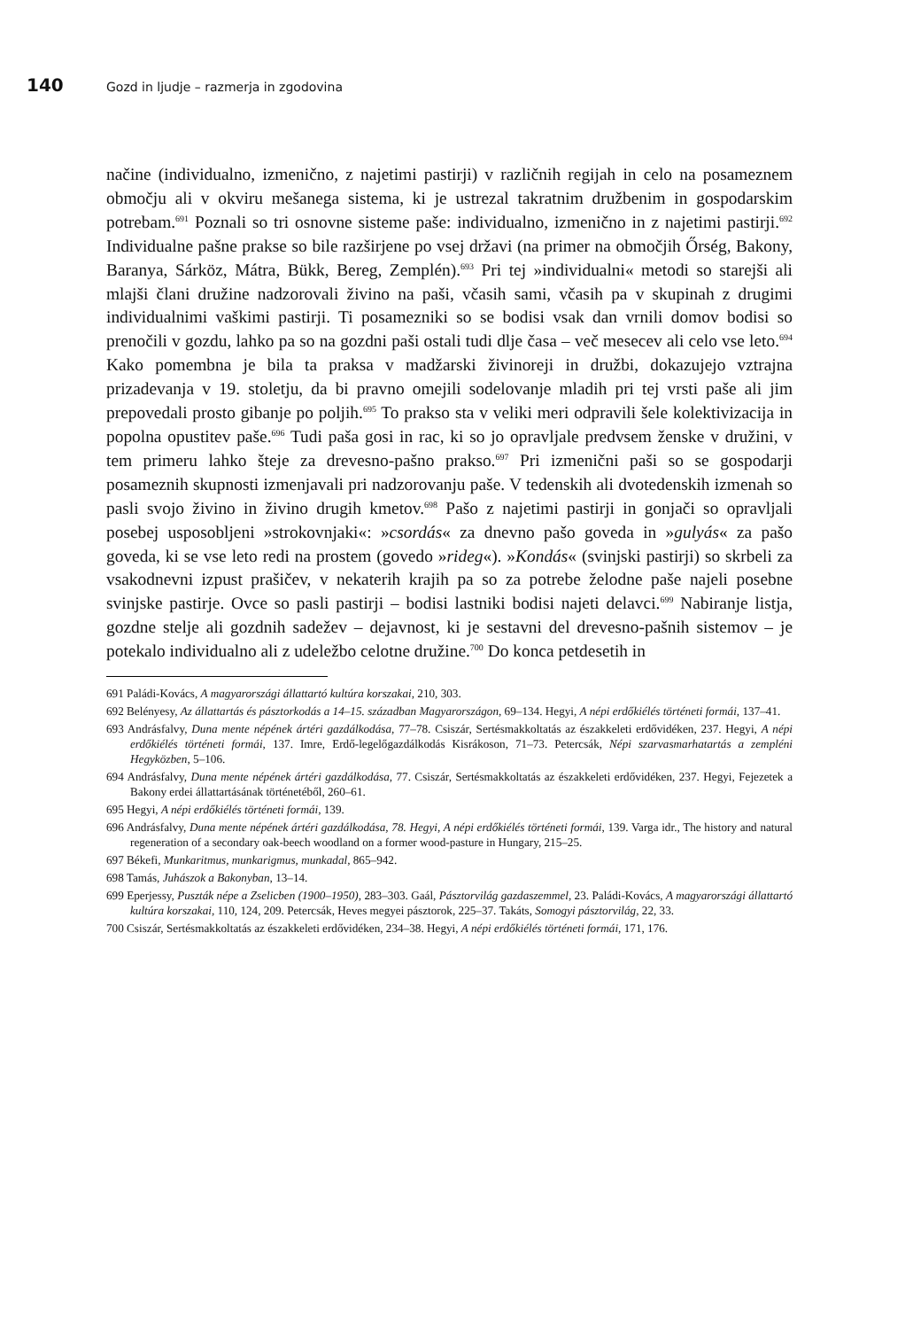140 Gozd in ljudje – razmerja in zgodovina
načine (individualno, izmenično, z najetimi pastirji) v različnih regijah in celo na posameznem območju ali v okviru mešanega sistema, ki je ustrezal takratnim družbenim in gospodarskim potrebam.<sup>691</sup> Poznali so tri osnovne sisteme paše: individualno, izmenično in z najetimi pastirji.<sup>692</sup> Individualne pašne prakse so bile razširjene po vsej državi (na primer na območjih Őrség, Bakony, Baranya, Sárköz, Mátra, Bükk, Bereg, Zemplén).<sup>693</sup> Pri tej »individualni« metodi so starejši ali mlajši člani družine nadzorovali živino na paši, včasih sami, včasih pa v skupinah z drugimi individualnimi vaškimi pastirji. Ti posamezniki so se bodisi vsak dan vrnili domov bodisi so prenočili v gozdu, lahko pa so na gozdni paši ostali tudi dlje časa – več mesecev ali celo vse leto.<sup>694</sup> Kako pomembna je bila ta praksa v madžarski živinoreji in družbi, dokazujejo vztrajna prizadevanja v 19. stoletju, da bi pravno omejili sodelovanje mladih pri tej vrsti paše ali jim prepovedali prosto gibanje po poljih.<sup>695</sup> To prakso sta v veliki meri odpravili šele kolektivizacija in popolna opustitev paše.<sup>696</sup> Tudi paša gosi in rac, ki so jo opravljale predvsem ženske v družini, v tem primeru lahko šteje za drevesno-pašno prakso.<sup>697</sup> Pri izmenični paši so se gospodarji posameznih skupnosti izmenjavali pri nadzorovanju paše. V tedenskih ali dvotedenskih izmenah so pasli svojo živino in živino drugih kmetov.<sup>698</sup> Pašo z najetimi pastirji in gonjači so opravljali posebej usposobljeni »strokovnjaki«: »csordás« za dnevno pašo goveda in »gulyás« za pašo goveda, ki se vse leto redi na prostem (govedo »rideg«). »Kondás« (svinjski pastirji) so skrbeli za vsakodnevni izpust prašičev, v nekaterih krajih pa so za potrebe želodne paše najeli posebne svinjske pastirje. Ovce so pasli pastirji – bodisi lastniki bodisi najeti delavci.<sup>699</sup> Nabiranje listja, gozdne stelje ali gozdnih sadežev – dejavnost, ki je sestavni del drevesno-pašnih sistemov – je potekalo individualno ali z udeležbo celotne družine.<sup>700</sup> Do konca petdesetih in
691 Paládi-Kovács, A magyarországi állattartó kultúra korszakai, 210, 303.
692 Belényesy, Az állattartás és pásztorkodás a 14–15. században Magyarországon, 69–134. Hegyi, A népi erdőkiélés történeti formái, 137–41.
693 Andrásfalvy, Duna mente népének ártéri gazdálkodása, 77–78. Csiszár, Sertésmakkoltatás az északkeleti erdővidéken, 237. Hegyi, A népi erdőkiélés történeti formái, 137. Imre, Erdő-legelőgazdálkodás Kisrákoson, 71–73. Petercsák, Népi szarvasmarhatartás a zempléni Hegyközben, 5–106.
694 Andrásfalvy, Duna mente népének ártéri gazdálkodása, 77. Csiszár, Sertésmakkoltatás az északkeleti erdővidéken, 237. Hegyi, Fejezetek a Bakony erdei állattartásának történetéből, 260–61.
695 Hegyi, A népi erdőkiélés történeti formái, 139.
696 Andrásfalvy, Duna mente népének ártéri gazdálkodása, 78. Hegyi, A népi erdőkiélés történeti formái, 139. Varga idr., The history and natural regeneration of a secondary oak-beech woodland on a former wood-pasture in Hungary, 215–25.
697 Békefi, Munkaritmus, munkarigmus, munkadal, 865–942.
698 Tamás, Juhászok a Bakonyban, 13–14.
699 Eperjessy, Puszták népe a Zselicben (1900–1950), 283–303. Gaál, Pásztorvilág gazdaszemmel, 23. Paládi-Kovács, A magyarországi állattartó kultúra korszakai, 110, 124, 209. Petercsák, Heves megyei pásztorok, 225–37. Takáts, Somogyi pásztorvilág, 22, 33.
700 Csiszár, Sertésmakkoltatás az északkeleti erdővidéken, 234–38. Hegyi, A népi erdőkiélés történeti formái, 171, 176.